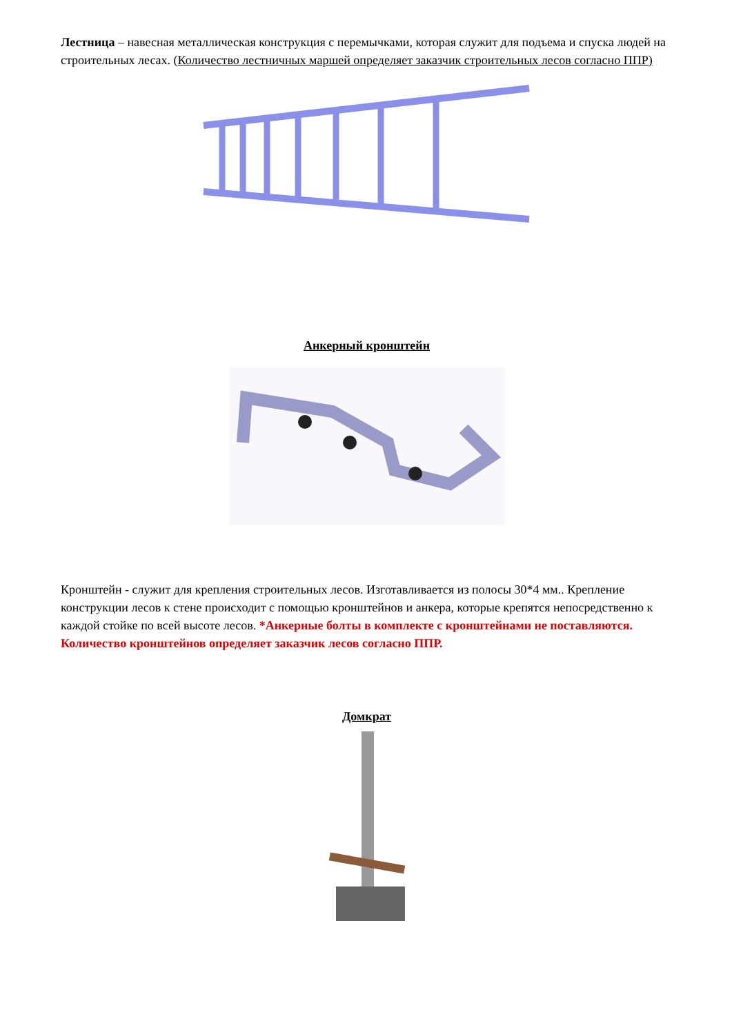Лестница – навесная металлическая конструкция с перемычками, которая служит для подъема и спуска людей на строительных лесах. (Количество лестничных маршей определяет заказчик строительных лесов согласно ППР)
Анкерный кронштейн
Кронштейн - служит для крепления строительных лесов. Изготавливается из полосы 30*4 мм.. Крепление конструкции лесов к стене происходит с помощью кронштейнов и анкера, которые крепятся непосредственно к каждой стойке по всей высоте лесов. *Анкерные болты в комплекте с кронштейнами не поставляются. Количество кронштейнов определяет заказчик лесов согласно ППР.
Домкрат